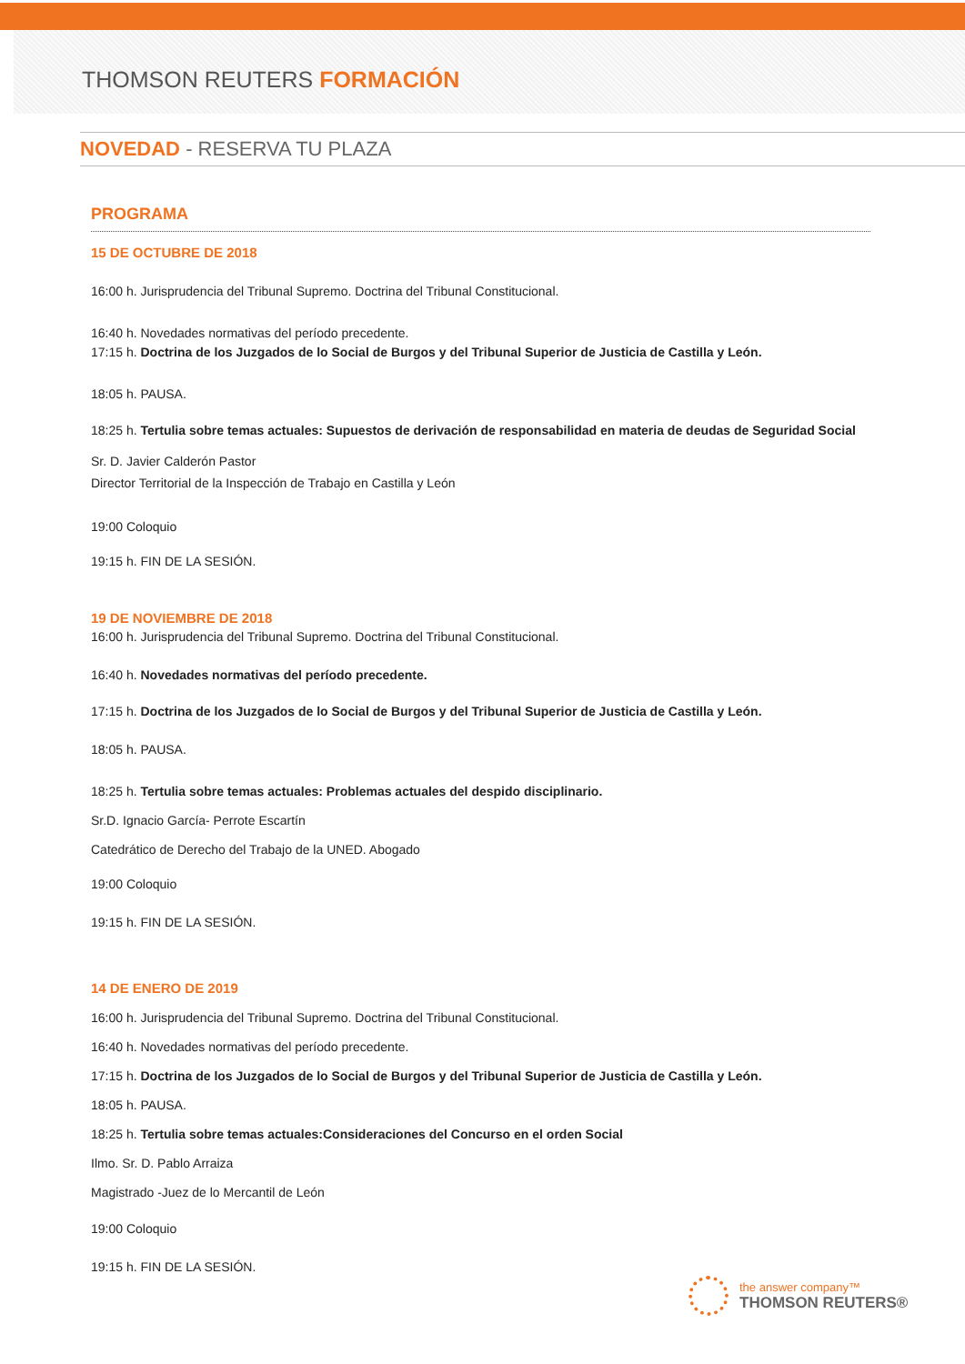THOMSON REUTERS FORMACIÓN
NOVEDAD - RESERVA TU PLAZA
PROGRAMA
15 DE OCTUBRE DE 2018
16:00 h. Jurisprudencia del Tribunal Supremo. Doctrina del Tribunal Constitucional.
16:40 h. Novedades normativas del período precedente.
17:15 h. Doctrina de los Juzgados de lo Social de Burgos y del Tribunal Superior de Justicia de Castilla y León.
18:05 h. PAUSA.
18:25 h. Tertulia sobre temas actuales: Supuestos de derivación de responsabilidad en materia de deudas de Seguridad Social
Sr. D. Javier Calderón Pastor
Director Territorial de la Inspección de Trabajo en Castilla y León
19:00 Coloquio
19:15 h. FIN DE LA SESIÓN.
19 DE NOVIEMBRE DE 2018
16:00 h. Jurisprudencia del Tribunal Supremo. Doctrina del Tribunal Constitucional.
16:40 h. Novedades normativas del período precedente.
17:15 h. Doctrina de los Juzgados de lo Social de Burgos y del Tribunal Superior de Justicia de Castilla y León.
18:05 h. PAUSA.
18:25 h. Tertulia sobre temas actuales: Problemas actuales del despido disciplinario.
Sr.D. Ignacio García- Perrote Escartín
Catedrático de Derecho del Trabajo de la UNED. Abogado
19:00 Coloquio
19:15 h. FIN DE LA SESIÓN.
14 DE ENERO DE 2019
16:00 h. Jurisprudencia del Tribunal Supremo. Doctrina del Tribunal Constitucional.
16:40 h. Novedades normativas del período precedente.
17:15 h. Doctrina de los Juzgados de lo Social de Burgos y del Tribunal Superior de Justicia de Castilla y León.
18:05 h. PAUSA.
18:25 h. Tertulia sobre temas actuales:Consideraciones del Concurso en el orden Social
Ilmo. Sr. D. Pablo Arraiza
Magistrado -Juez de lo Mercantil de León
19:00 Coloquio
19:15 h. FIN DE LA SESIÓN.
the answer company™
THOMSON REUTERS®